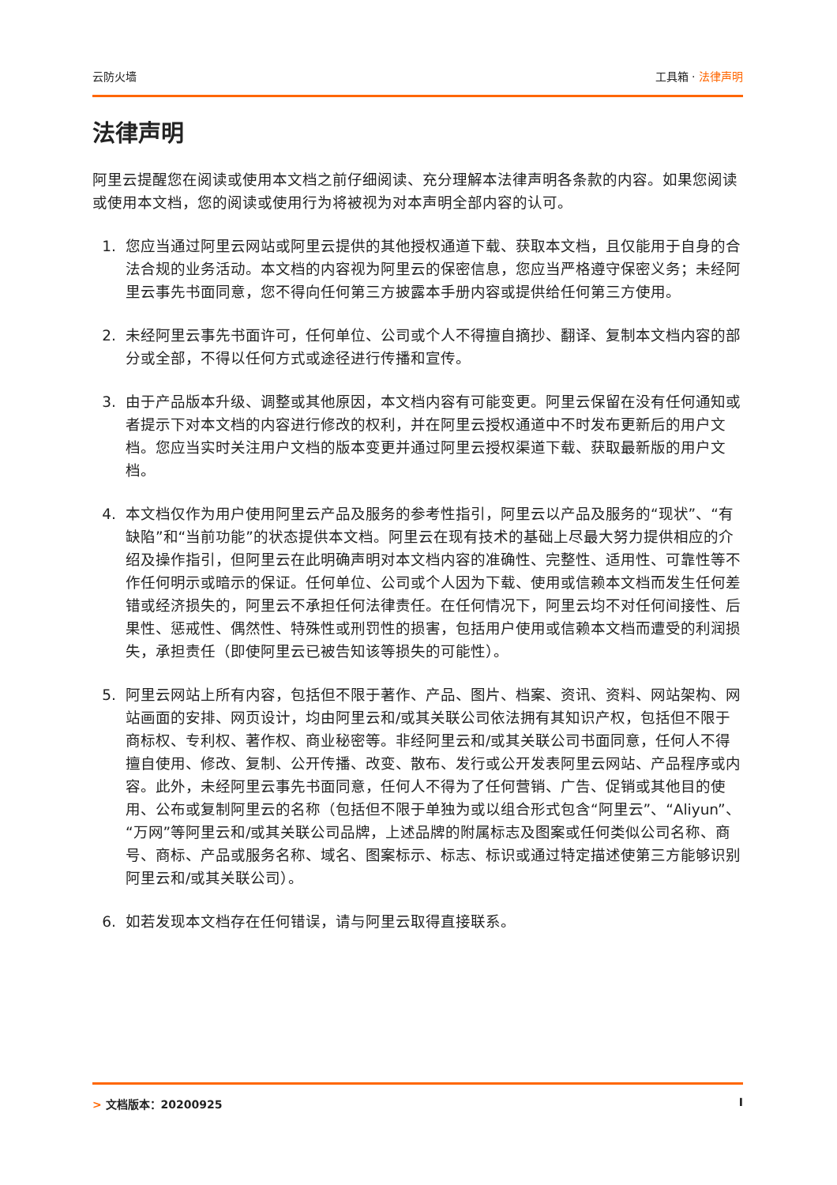云防火墙 工具箱 · 法律声明
法律声明
阿里云提醒您在阅读或使用本文档之前仔细阅读、充分理解本法律声明各条款的内容。如果您阅读或使用本文档，您的阅读或使用行为将被视为对本声明全部内容的认可。
1. 您应当通过阿里云网站或阿里云提供的其他授权通道下载、获取本文档，且仅能用于自身的合法合规的业务活动。本文档的内容视为阿里云的保密信息，您应当严格遵守保密义务；未经阿里云事先书面同意，您不得向任何第三方披露本手册内容或提供给任何第三方使用。
2. 未经阿里云事先书面许可，任何单位、公司或个人不得擅自摘抄、翻译、复制本文档内容的部分或全部，不得以任何方式或途径进行传播和宣传。
3. 由于产品版本升级、调整或其他原因，本文档内容有可能变更。阿里云保留在没有任何通知或者提示下对本文档的内容进行修改的权利，并在阿里云授权通道中不时发布更新后的用户文档。您应当实时关注用户文档的版本变更并通过阿里云授权渠道下载、获取最新版的用户文档。
4. 本文档仅作为用户使用阿里云产品及服务的参考性指引，阿里云以产品及服务的“现状”、“有缺陷”和“当前功能”的状态提供本文档。阿里云在现有技术的基础上尽最大努力提供相应的介绍及操作指引，但阿里云在此明确声明对本文档内容的准确性、完整性、适用性、可靠性等不作任何明示或暗示的保证。任何单位、公司或个人因为下载、使用或信赖本文档而发生任何差错或经济损失的，阿里云不承担任何法律责任。在任何情况下，阿里云均不对任何间接性、后果性、惩戒性、偶然性、特殊性或刑罚性的损害，包括用户使用或信赖本文档而遭受的利润损失，承担责任（即使阿里云已被告知该等损失的可能性）。
5. 阿里云网站上所有内容，包括但不限于著作、产品、图片、档案、资讯、资料、网站架构、网站画面的安排、网页设计，均由阿里云和/或其关联公司依法拥有其知识产权，包括但不限于商标权、专利权、著作权、商业秘密等。非经阿里云和/或其关联公司书面同意，任何人不得擅自使用、修改、复制、公开传播、改变、散布、发行或公开发表阿里云网站、产品程序或内容。此外，未经阿里云事先书面同意，任何人不得为了任何营销、广告、促销或其他目的使用、公布或复制阿里云的名称（包括但不限于单独为或以组合形式包含“阿里云”、“Aliyun”、“万网”等阿里云和/或其关联公司品牌，上述品牌的附属标志及图案或任何类似公司名称、商号、商标、产品或服务名称、域名、图案标示、标志、标识或通过特定描述使第三方能够识别阿里云和/或其关联公司）。
6. 如若发现本文档存在任何错误，请与阿里云取得直接联系。
> 文档版本：20200925 I